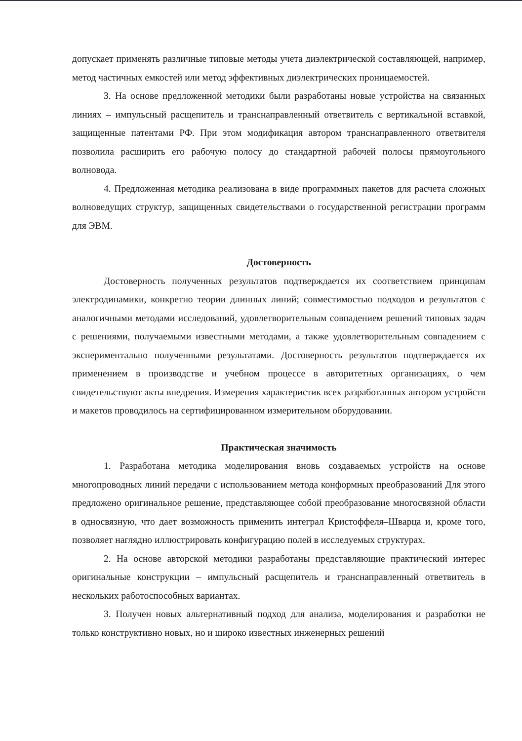допускает применять различные типовые методы учета диэлектрической составляющей, например, метод частичных емкостей или метод эффективных диэлектрических проницаемостей.
3. На основе предложенной методики были разработаны новые устройства на связанных линиях – импульсный расщепитель и транснаправленный ответвитель с вертикальной вставкой, защищенные патентами РФ. При этом модификация автором транснаправленного ответвителя позволила расширить его рабочую полосу до стандартной рабочей полосы прямоугольного волновода.
4. Предложенная методика реализована в виде программных пакетов для расчета сложных волноведущих структур, защищенных свидетельствами о государственной регистрации программ для ЭВМ.
Достоверность
Достоверность полученных результатов подтверждается их соответствием принципам электродинамики, конкретно теории длинных линий; совместимостью подходов и результатов с аналогичными методами исследований, удовлетворительным совпадением решений типовых задач с решениями, получаемыми известными методами, а также удовлетворительным совпадением с экспериментально полученными результатами. Достоверность результатов подтверждается их применением в производстве и учебном процессе в авторитетных организациях, о чем свидетельствуют акты внедрения. Измерения характеристик всех разработанных автором устройств и макетов проводилось на сертифицированном измерительном оборудовании.
Практическая значимость
1. Разработана методика моделирования вновь создаваемых устройств на основе многопроводных линий передачи с использованием метода конформных преобразований Для этого предложено оригинальное решение, представляющее собой преобразование многосвязной области в односвязную, что дает возможность применить интеграл Кристоффеля–Шварца и, кроме того, позволяет наглядно иллюстрировать конфигурацию полей в исследуемых структурах.
2. На основе авторской методики разработаны представляющие практический интерес оригинальные конструкции – импульсный расщепитель и транснаправленный ответвитель в нескольких работоспособных вариантах.
3. Получен новых альтернативный подход для анализа, моделирования и разработки не только конструктивно новых, но и широко известных инженерных решений